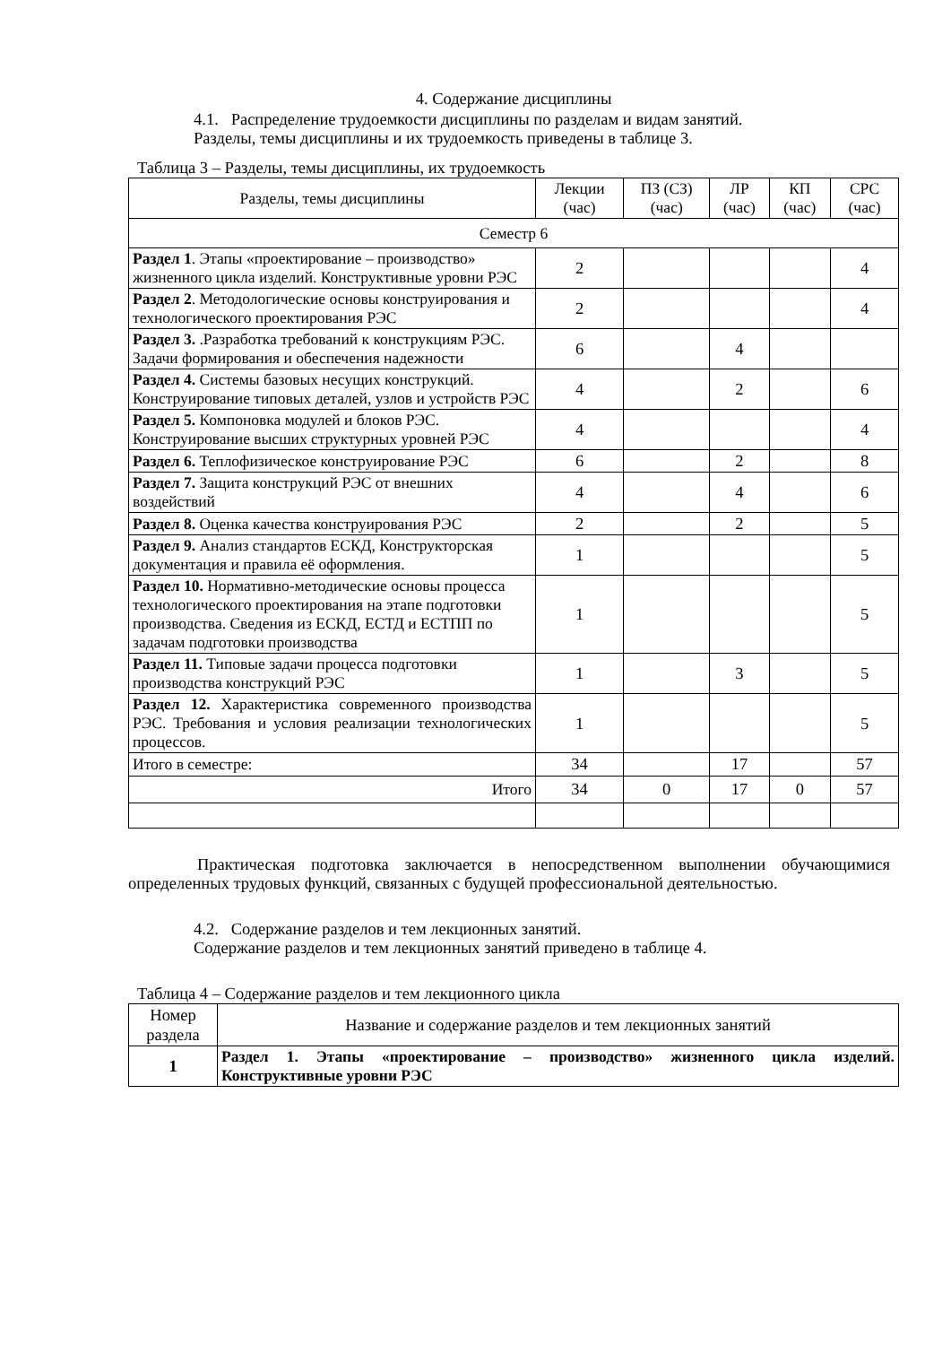4. Содержание дисциплины
4.1. Распределение трудоемкости дисциплины по разделам и видам занятий.
Разделы, темы дисциплины и их трудоемкость приведены в таблице 3.
Таблица 3 – Разделы, темы дисциплины, их трудоемкость
| Разделы, темы дисциплины | Лекции (час) | ПЗ (СЗ) (час) | ЛР (час) | КП (час) | СРС (час) |
| --- | --- | --- | --- | --- | --- |
| Семестр 6 | | | | | |
| Раздел 1 . Этапы «проектирование – производство» жизненного цикла изделий. Конструктивные уровни РЭС | 2 | | | | 4 |
| Раздел 2 . Методологические основы конструирования и технологического проектирования РЭС | 2 | | | | 4 |
| Раздел 3. .Разработка требований к конструкциям РЭС. Задачи формирования и обеспечения надежности | 6 | | 4 | | |
| Раздел 4. Системы базовых несущих конструкций. Конструирование типовых деталей, узлов и устройств РЭС | 4 | | 2 | | 6 |
| Раздел 5. Компоновка модулей и блоков РЭС. Конструирование высших структурных уровней РЭС | 4 | | | | 4 |
| Раздел 6. Теплофизическое конструирование РЭС | 6 | | 2 | | 8 |
| Раздел 7. Защита конструкций РЭС от внешних воздействий | 4 | | 4 | | 6 |
| Раздел 8. Оценка качества конструирования РЭС | 2 | | 2 | | 5 |
| Раздел 9. Анализ стандартов ЕСКД, Конструкторская документация и правила её оформления. | 1 | | | | 5 |
| Раздел 10. Нормативно-методические основы процесса технологического проектирования на этапе подготовки производства. Сведения из ЕСКД, ЕСТД и ЕСТПП по задачам подготовки производства | 1 | | | | 5 |
| Раздел 11. Типовые задачи процесса подготовки производства конструкций РЭС | 1 | | 3 | | 5 |
| Раздел 12. Характеристика современного производства РЭС. Требования и условия реализации технологических процессов. | 1 | | | | 5 |
| Итого в семестре: | 34 | | 17 | | 57 |
| Итого | 34 | 0 | 17 | 0 | 57 |
Практическая подготовка заключается в непосредственном выполнении обучающимися определенных трудовых функций, связанных с будущей профессиональной деятельностью.
4.2. Содержание разделов и тем лекционных занятий.
Содержание разделов и тем лекционных занятий приведено в таблице 4.
Таблица 4 – Содержание разделов и тем лекционного цикла
| Номер раздела | Название и содержание разделов и тем лекционных занятий |
| --- | --- |
| 1 | Раздел 1. Этапы «проектирование – производство» жизненного цикла изделий. Конструктивные уровни РЭС |